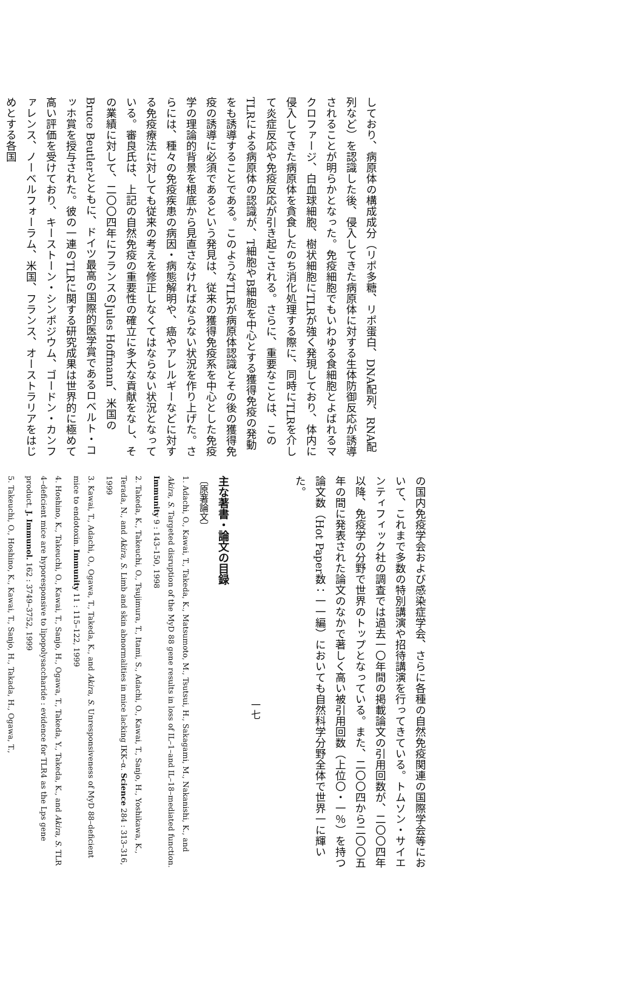しており、病原体の構成成分（リポ多糖、リポ蛋白、DNA配列、RNA配列など）を認識した後、侵入してきた病原体に対する生体防御反応が誘導されることが明らかとなった。免疫細胞でもいわゆる食細胞とよばれるマクロファージ、白血球細胞、樹状細胞にTLRが強く発現しており、体内に侵入してきた病原体を貪食したのち消化処理する際に、同時にTLRを介して炎症反応や免疫反応が引き起こされる。さらに、重要なことは、このTLRによる病原体の認識が、T細胞やB細胞を中心とする獲得免疫の発動をも誘導することである。このようなTLRが病原体認識とその後の獲得免疫の誘導に必須であるという発見は、従来の獲得免疫系を中心とした免疫学の理論的背景を根底から見直さなければならない状況を作り上げた。さらには、種々の免疫疾患の病因・病態解明や、癌やアレルギーなどに対する免疫療法に対しても従来の考えを修正しなくてはならない状況となっている。審良氏は、上記の自然免疫の重要性の確立に多大な貢献をなし、その業績に対して、二〇〇四年にフランスのJules Hoffmann、米国のBruce Beutlerとともに、ドイツ最高の国際的医学賞であるロベルト・コッホ賞を授与された。彼の一連のTLRに関する研究成果は世界的に極めて高い評価を受けており、キーストーン・シンポジウム、ゴードン・カンファレンス、ノーベルフォーラム、米国、フランス、オーストラリアをはじめとする各国
の国内免疫学会および感染症学会、さらに各種の自然免疫関連の国際学会等において、これまで多数の特別講演や招待講演を行ってきている。トムソン・サイエンティフィック社の調査では過去一〇年間の掲載論文の引用回数が、二〇〇四年以降、免疫学の分野で世界のトップとなっている。また、二〇〇四から二〇〇五年の間に発表された論文のなかで著しく高い被引用回数（上位〇・一％）を持つ論文数（Hot Paper数：一一編）においても自然科学分野全体で世界一に輝いた。
一七
主な著書・論文の目録
〔原著論文〕
1. Adachi, O., Kawai, T., Takeda, K., Matsumoto, M., Tsutsui, H., Sakagami, M., Nakanishi, K., and Akira, S. Targeted disruption of the MyD 88 gene results in loss of IL–1–and IL–18–mediated function. Immunity 9 : 143–150, 1998
2. Takeda, K., Takeuchi, O., Tsujimura, T., Itami, S., Adachi, O., Kawai, T., Sanjo, H., Yoshikawa, K., Terada, N., and Akira, S. Limb and skin abnormalities in mice lacking IKK–α. Science 284 : 313–316, 1999
3. Kawai, T., Adachi, O., Ogawa, T., Takeda, K., and Akira, S. Unresponsiveness of MyD 88–deficient mice to endotoxin. Immunity 11 : 115–122, 1999
4. Hoshino, K., Takeuchi, O., Kawai, T., Sanjo, H., Ogawa, T., Takeda, Y., Takeda, K., and Akira, S. TLR 4–deficient mice are hyporesponsive to lipopolysaccharide : evidence for TLR4 as the Lps gene product. J. Immunol. 162 : 3749–3752, 1999
5. Takeuchi, O., Hoshino, K., Kawai, T., Sanjo, H., Takada, H., Ogawa, T.,